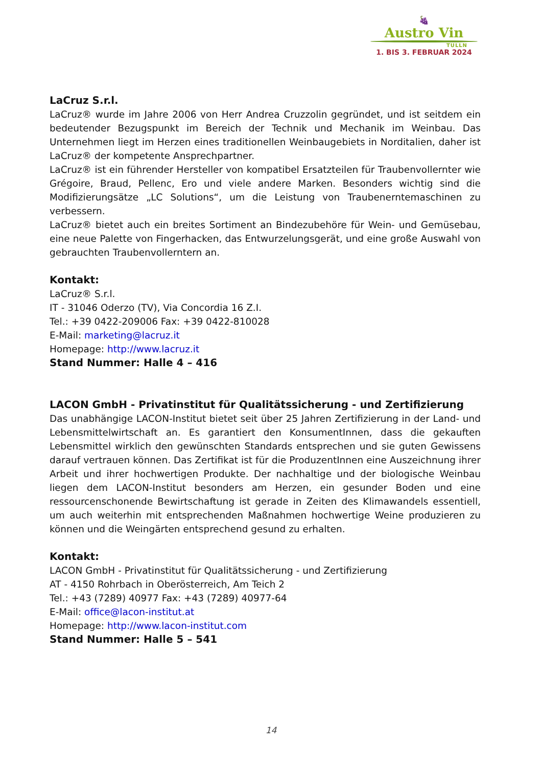🍇
Austro Vin
TULLN
1. BIS 3. FEBRUAR 2024
LaCruz S.r.l.
LaCruz® wurde im Jahre 2006 von Herr Andrea Cruzzolin gegründet, und ist seitdem ein bedeutender Bezugspunkt im Bereich der Technik und Mechanik im Weinbau. Das Unternehmen liegt im Herzen eines traditionellen Weinbaugebiets in Norditalien, daher ist LaCruz® der kompetente Ansprechpartner.
LaCruz® ist ein führender Hersteller von kompatibel Ersatzteilen für Traubenvollernter wie Grégoire, Braud, Pellenc, Ero und viele andere Marken. Besonders wichtig sind die Modifizierungsätze „LC Solutions“, um die Leistung von Traubenerntemaschinen zu verbessern.
LaCruz® bietet auch ein breites Sortiment an Bindezubehöre für Wein- und Gemüsebau, eine neue Palette von Fingerhacken, das Entwurzelungsgerät, und eine große Auswahl von gebrauchten Traubenvollerntern an.
Kontakt:
LaCruz® S.r.l.
IT - 31046 Oderzo (TV), Via Concordia 16 Z.I.
Tel.: +39 0422-209006 Fax: +39 0422-810028
E-Mail: marketing@lacruz.it
Homepage: http://www.lacruz.it
Stand Nummer: Halle 4 – 416
LACON GmbH - Privatinstitut für Qualitätssicherung - und Zertifizierung
Das unabhängige LACON-Institut bietet seit über 25 Jahren Zertifizierung in der Land- und Lebensmittelwirtschaft an. Es garantiert den KonsumentInnen, dass die gekauften Lebensmittel wirklich den gewünschten Standards entsprechen und sie guten Gewissens darauf vertrauen können. Das Zertifikat ist für die ProduzentInnen eine Auszeichnung ihrer Arbeit und ihrer hochwertigen Produkte. Der nachhaltige und der biologische Weinbau liegen dem LACON-Institut besonders am Herzen, ein gesunder Boden und eine ressourcenschonende Bewirtschaftung ist gerade in Zeiten des Klimawandels essentiell, um auch weiterhin mit entsprechenden Maßnahmen hochwertige Weine produzieren zu können und die Weingärten entsprechend gesund zu erhalten.
Kontakt:
LACON GmbH - Privatinstitut für Qualitätssicherung - und Zertifizierung
AT - 4150 Rohrbach in Oberösterreich, Am Teich 2
Tel.: +43 (7289) 40977 Fax: +43 (7289) 40977-64
E-Mail: office@lacon-institut.at
Homepage: http://www.lacon-institut.com
Stand Nummer: Halle 5 – 541
14